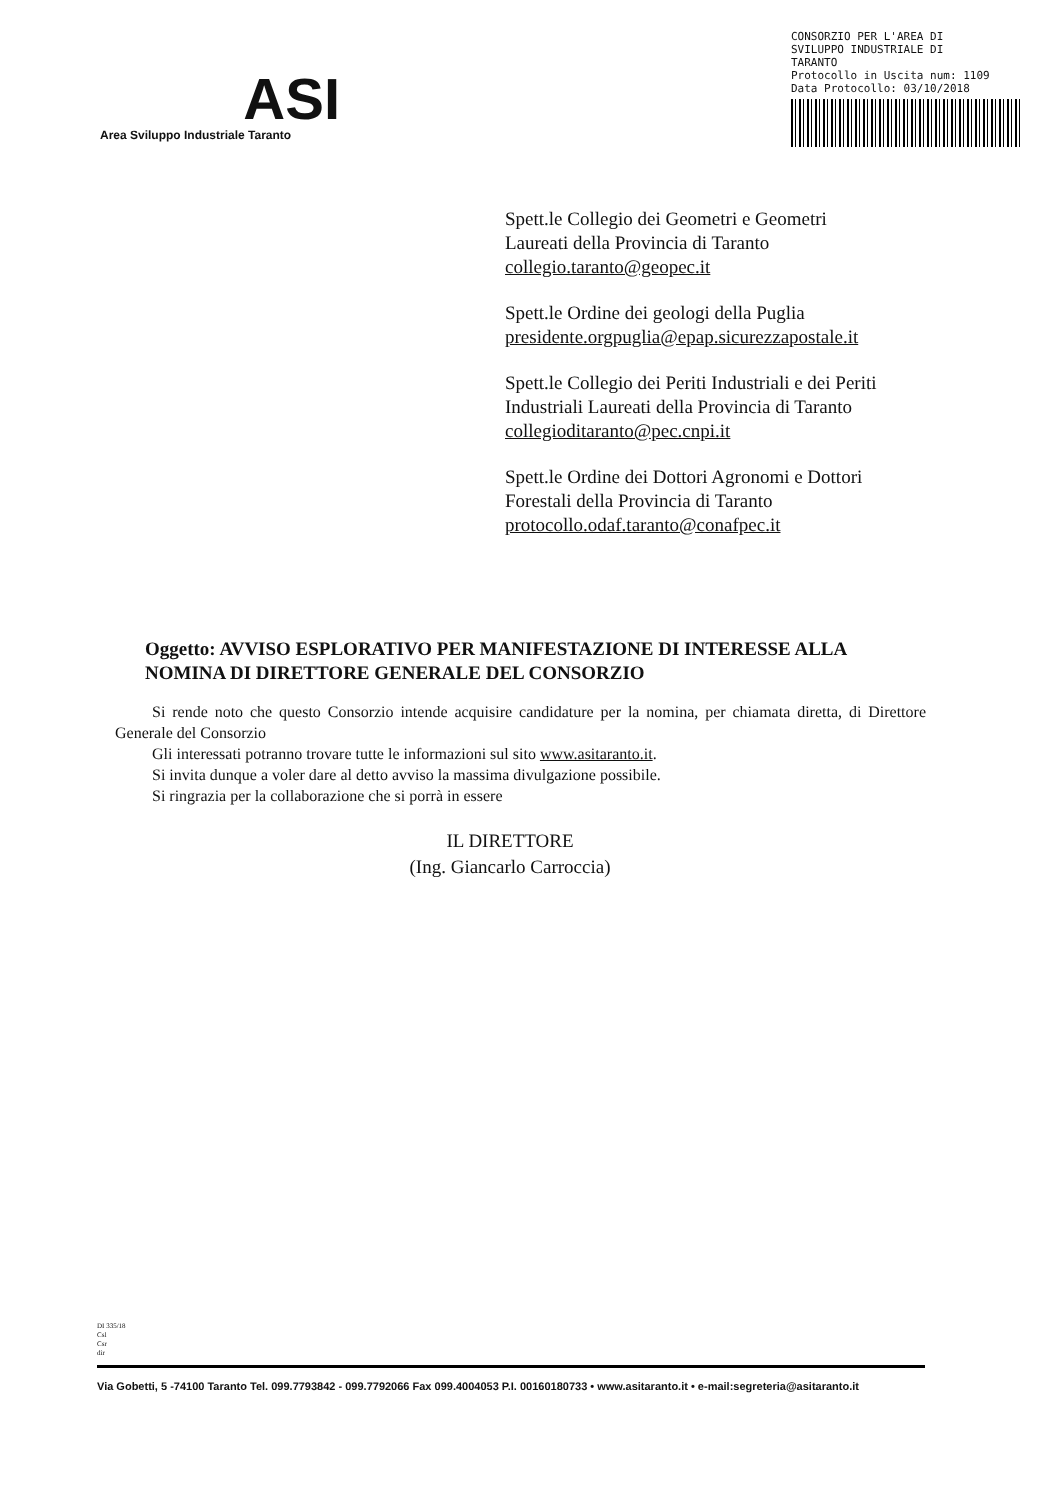ASI
Area Sviluppo Industriale Taranto
CONSORZIO PER L'AREA DI
SVILUPPO INDUSTRIALE DI
TARANTO
Protocollo in Uscita num: 1109
Data Protocollo: 03/10/2018
Spett.le Collegio dei Geometri e Geometri
Laureati della Provincia di Taranto
collegio.taranto@geopec.it
Spett.le Ordine dei geologi della Puglia
presidente.orgpuglia@epap.sicurezzapostale.it
Spett.le Collegio dei Periti Industriali e dei Periti
Industriali Laureati della Provincia di Taranto
collegioditaranto@pec.cnpi.it
Spett.le Ordine dei Dottori Agronomi e Dottori
Forestali della Provincia di Taranto
protocollo.odaf.taranto@conafpec.it
Oggetto: AVVISO ESPLORATIVO PER MANIFESTAZIONE DI INTERESSE ALLA NOMINA DI DIRETTORE GENERALE DEL CONSORZIO
Si rende noto che questo Consorzio intende acquisire candidature per la nomina, per chiamata diretta, di Direttore Generale del Consorzio
Gli interessati potranno trovare tutte le informazioni sul sito www.asitaranto.it.
Si invita dunque a voler dare al detto avviso la massima divulgazione possibile.
Si ringrazia per la collaborazione che si porrà in essere
IL DIRETTORE
(Ing. Giancarlo Carroccia)
DI 335/18
Csl
Csr
dir
Via Gobetti, 5 -74100 Taranto Tel. 099.7793842 - 099.7792066 Fax 099.4004053 P.I. 00160180733 • www.asitaranto.it • e-mail:segreteria@asitaranto.it